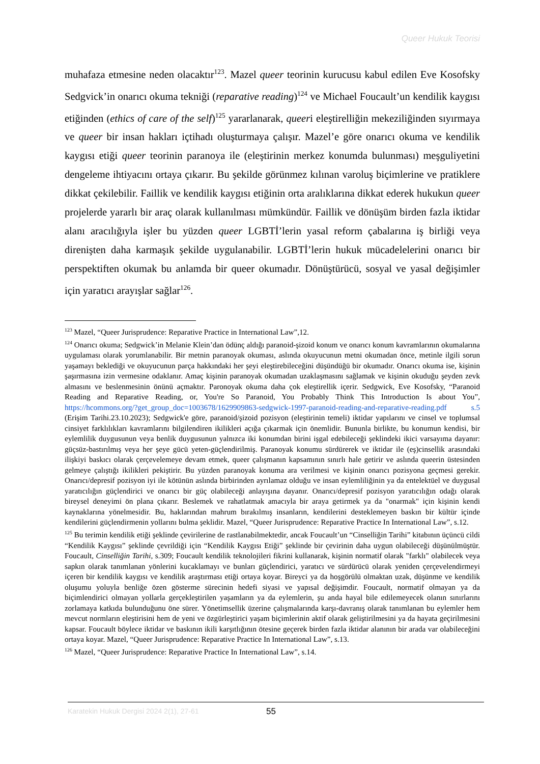Queer Hukuk Teorisi
muhafaza etmesine neden olacaktır<sup>123</sup>. Mazel queer teorinin kurucusu kabul edilen Eve Kosofsky Sedgvick’in onarıcı okuma tekniği (reparative reading)<sup>124</sup> ve Michael Foucault’un kendilik kaygısı etiğinden (ethics of care of the self)<sup>125</sup> yararlanarak, queeri eleştirelliğin mekeziliğinden sıyırmaya ve queer bir insan hakları içtihadı oluşturmaya çalışır. Mazel’e göre onarıcı okuma ve kendilik kaygısı etiği queer teorinin paranoya ile (eleştirinin merkez konumda bulunması) meşguliyetini dengeleme ihtiyacını ortaya çıkarır. Bu şekilde görünmez kılınan varoluş biçimlerine ve pratiklere dikkat çekilebilir. Faillik ve kendilik kaygısı etiğinin orta aralıklarına dikkat ederek hukukun queer projelerde yararlı bir araç olarak kullanılması mümkündür. Faillik ve dönüşüm birden fazla iktidar alanı aracılığıyla işler bu yüzden queer LGBTİ’lerin yasal reform çabalarına iş birliği veya direnişten daha karmaşık şekilde uygulanabilir. LGBTİ’lerin hukuk mücadelelerini onarıcı bir perspektiften okumak bu anlamda bir queer okumadır. Dönüştürücü, sosyal ve yasal değişimler için yaratıcı arayışlar sağlar<sup>126</sup>.
<sup>123</sup> Mazel, “Queer Jurisprudence: Reparative Practice in International Law”,12.
<sup>124</sup> Onarıcı okuma; Sedgwick’in Melanie Klein’dan ödünç aldığı paranoid-şizoid konum ve onarıcı konum kavramlarının okumalarına uygulaması olarak yorumlanabilir. Bir metnin paranoyak okuması, aslında okuyucunun metni okumadan önce, metinle ilgili sorun yaşamayı beklediği ve okuyucunun parça hakkındaki her şeyi eleştirebileceğini düşündüğü bir okumadır. Onarıcı okuma ise, kişinin şaşırmasına izin vermesine odaklanır. Amaç kişinin paranoyak okumadan uzaklaşmasını sağlamak ve kişinin okuduğu şeyden zevk almasını ve beslenmesinin önünü açmaktır. Paronoyak okuma daha çok eleştirellik içerir. Sedgwick, Eve Kosofsky, “Paranoid Reading and Reparative Reading, or, You're So Paranoid, You Probably Think This Introduction Is about You”, https://hcommons.org/?get_group_doc=1003678/1629909863-sedgwick-1997-paranoid-reading-and-reparative-reading.pdf s.5 (Erişim Tarihi.23.10.2023); Sedgwick'e göre, paranoid/şizoid pozisyon (eleştirinin temeli) iktidar yapılarını ve cinsel ve toplumsal cinsiyet farklılıkları kavramlarını bilgilendiren ikilikleri açığa çıkarmak için önemlidir. Bununla birlikte, bu konumun kendisi, bir eylemlilik duygusunun veya benlik duygusunun yalnızca iki konumdan birini işgal edebileceği şeklindeki ikici varsayıma dayanır: güçsüz-bastırılmış veya her şeye gücü yeten-güçlendirilmiş. Paranoyak konumu sürdürerek ve iktidar ile (eş)cinsellik arasındaki ilişkiyi baskıcı olarak çerçevelemeye devam etmek, queer çalışmanın kapsamının sınırlı hale getirir ve aslında queerin üstesinden gelmeye çalıştığı ikilikleri pekiştirir. Bu yüzden paranoyak konuma ara verilmesi ve kişinin onarıcı pozisyona geçmesi gerekir. Onarıcı/depresif pozisyon iyi ile kötünün aslında birbirinden ayrılamaz olduğu ve insan eylemliliğinin ya da entelektüel ve duygusal yaratıcılığın güçlendirici ve onarıcı bir güç olabileceği anlayışına dayanır. Onarıcı/depresif pozisyon yaratıcılığın odağı olarak bireysel deneyimi ön plana çıkarır. Beslemek ve rahatlatmak amacıyla bir araya getirmek ya da "onarmak" için kişinin kendi kaynaklarına yönelmesidir. Bu, haklarından mahrum bırakılmış insanların, kendilerini desteklemeyen baskın bir kültür içinde kendilerini güçlendirmenin yollarını bulma şeklidir. Mazel, “Queer Jurisprudence: Reparative Practice In International Law”, s.12.
<sup>125</sup> Bu terimin kendilik etiği şeklinde çevirilerine de rastlanabilmektedir, ancak Foucault’un “Cinselliğin Tarihi” kitabının üçüncü cildi “Kendilik Kaygısı” şeklinde çevrildiği için “Kendilik Kaygısı Etiği” şeklinde bir çevirinin daha uygun olabileceği düşünülmüştür. Foucault, Cinselliğin Tarihi, s.309; Foucault kendilik teknolojileri fikrini kullanarak, kişinin normatif olarak "farklı" olabilecek veya sapkın olarak tanımlanan yönlerini kucaklamayı ve bunları güçlendirici, yaratıcı ve sürdürücü olarak yeniden çerçevelendirmeyi içeren bir kendilik kaygısı ve kendilik araştırması etiği ortaya koyar. Bireyci ya da hoşgörülü olmaktan uzak, düşünme ve kendilik oluşumu yoluyla benliğe özen gösterme sürecinin hedefi siyasi ve yapısal değişimdir. Foucault, normatif olmayan ya da biçimlendirici olmayan yollarla gerçekleştirilen yaşamların ya da eylemlerin, şu anda hayal bile edilemeyecek olanın sınırlarını zorlamaya katkıda bulunduğunu öne sürer. Yönetimsellik üzerine çalışmalarında karşı-davranış olarak tanımlanan bu eylemler hem mevcut normların eleştirisini hem de yeni ve özgürleştirici yaşam biçimlerinin aktif olarak geliştirilmesini ya da hayata geçirilmesini kapsar. Foucault böylece iktidar ve baskının ikili karşıtlığının ötesine geçerek birden fazla iktidar alanının bir arada var olabileceğini ortaya koyar. Mazel, “Queer Jurisprudence: Reparative Practice In International Law”, s.13.
<sup>126</sup> Mazel, “Queer Jurisprudence: Reparative Practice In International Law”, s.14.
Karatekin Hukuk Dergisi 2024 2(1), 27-61 55